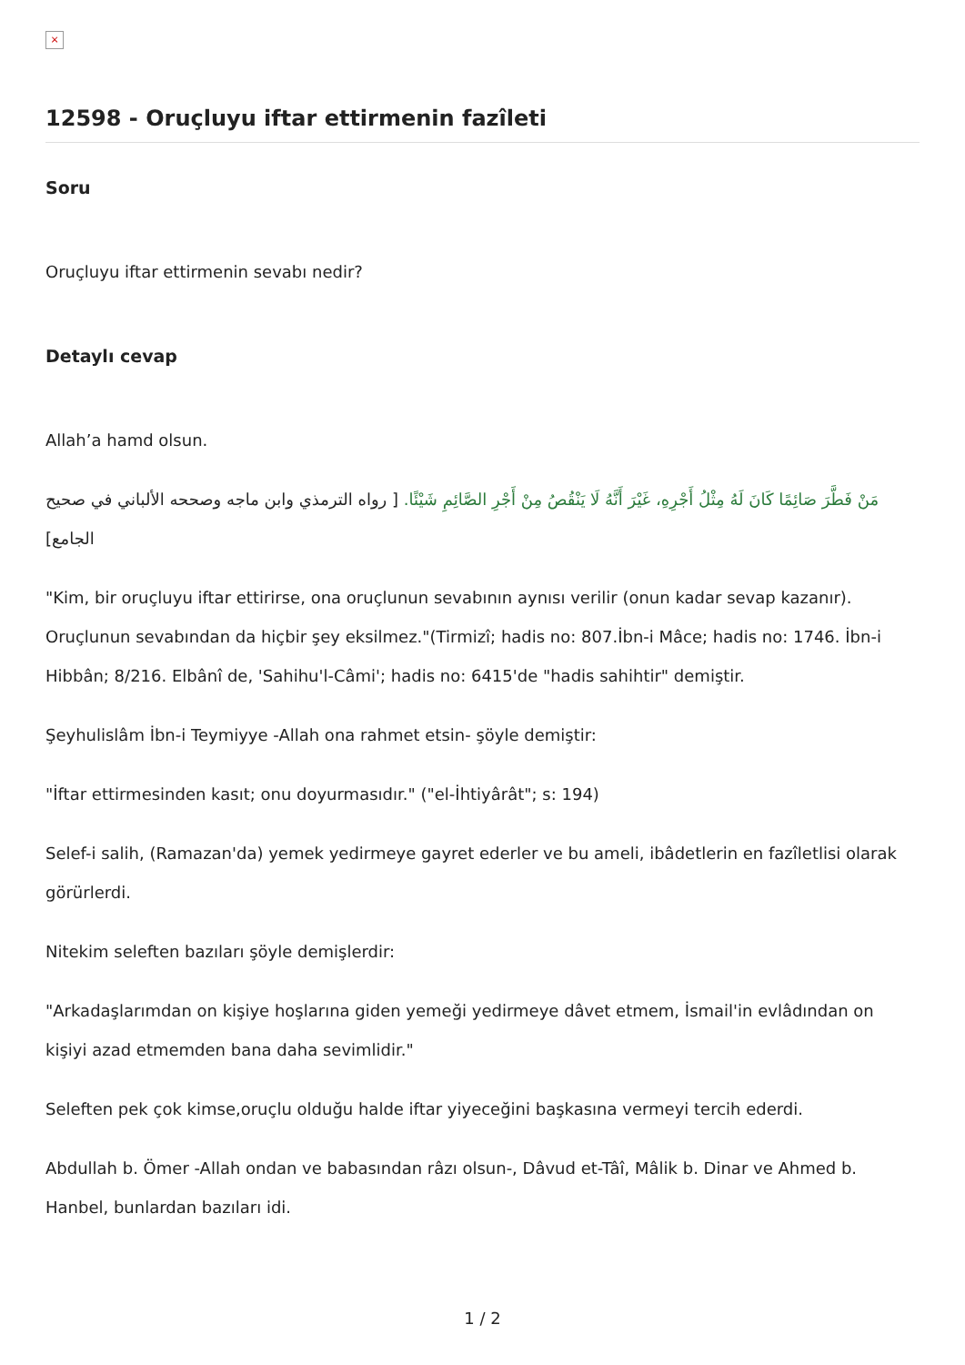×
12598 - Oruçluyu iftar ettirmenin fazîleti
Soru
Oruçluyu iftar ettirmenin sevabı nedir?
Detaylı cevap
Allah’a hamd olsun.
مَنْ فَطَّرَ صَائِمًا كَانَ لَهُ مِثْلُ أَجْرِهِ، غَيْرَ أَنَّهُ لَا يَنْقُصُ مِنْ أَجْرِ الصَّائِمِ شَيْئًا. [ رواه الترمذي وابن ماجه وصححه الألباني في صحيح الجامع]
"Kim, bir oruçluyu iftar ettirirse, ona oruçlunun sevabının aynısı verilir (onun kadar sevap kazanır). Oruçlunun sevabından da hiçbir şey eksilmez."(Tirmizî; hadis no: 807.İbn-i Mâce; hadis no: 1746. İbn-i Hibbân; 8/216. Elbânî de, 'Sahihu'l-Câmi'; hadis no: 6415'de "hadis sahihtir" demiştir.
Şeyhulislâm İbn-i Teymiyye -Allah ona rahmet etsin- şöyle demiştir:
"İftar ettirmesinden kasıt; onu doyurmasıdır." ("el-İhtiyârât"; s: 194)
Selef-i salih, (Ramazan'da) yemek yedirmeye gayret ederler ve bu ameli, ibâdetlerin en fazîletlisi olarak görürlerdi.
Nitekim seleften bazıları şöyle demişlerdir:
"Arkadaşlarımdan on kişiye hoşlarına giden yemeği yedirmeye dâvet etmem, İsmail'in evlâdından on kişiyi azad etmemden bana daha sevimlidir."
Seleften pek çok kimse,oruçlu olduğu halde iftar yiyeceğini başkasına vermeyi tercih ederdi.
Abdullah b. Ömer -Allah ondan ve babasından râzı olsun-, Dâvud et-Tâî, Mâlik b. Dinar ve Ahmed b. Hanbel, bunlardan bazıları idi.
1 / 2